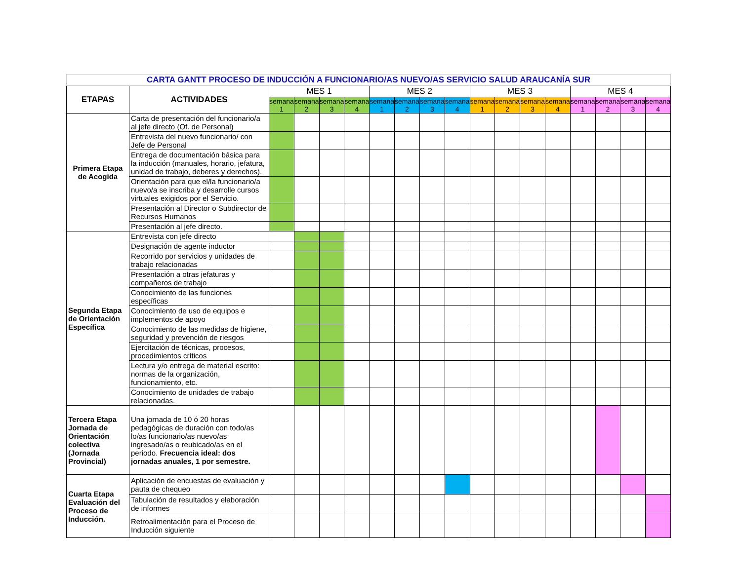| CARTA GANTT PROCESO DE INDUCCIÓN A FUNCIONARIO/AS NUEVO/AS SERVICIO SALUD ARAUCANÍA SUR | | | | | | | | | | | | | | | | | |
| ETAPAS | ACTIVIDADES | MES 1 | | | | MES 2 | | | | MES 3 | | | | MES 4 | | | |
| | | semana 1 | semana 2 | semana 3 | semana 4 | semana 1 | semana 2 | semana 3 | semana 4 | semana 1 | semana 2 | semana 3 | semana 4 | semana 1 | semana 2 | semana 3 | semana 4 |
| Primera Etapa de Acogida | Carta de presentación del funcionario/a al jefe directo (Of. de Personal) | | | | | | | | | | | | | | | | |
| | Entrevista del nuevo funcionario/ con Jefe de Personal | | | | | | | | | | | | | | | | |
| | Entrega de documentación básica para la inducción (manuales, horario, jefatura, unidad de trabajo, deberes y derechos). | | | | | | | | | | | | | | | | |
| | Orientación para que el/la funcionario/a nuevo/a se inscriba y desarrolle cursos virtuales exigidos por el Servicio. | | | | | | | | | | | | | | | | |
| | Presentación al Director o Subdirector de Recursos Humanos | | | | | | | | | | | | | | | | |
| | Presentación al jefe directo. | | | | | | | | | | | | | | | | |
| Segunda Etapa de Orientación Específica | Entrevista con jefe directo | | | | | | | | | | | | | | | | |
| | Designación de agente inductor | | | | | | | | | | | | | | | | |
| | Recorrido por servicios y unidades de trabajo relacionadas | | | | | | | | | | | | | | | | |
| | Presentación a otras jefaturas y compañeros de trabajo | | | | | | | | | | | | | | | | |
| | Conocimiento de las funciones específicas | | | | | | | | | | | | | | | | |
| | Conocimiento de uso de equipos e implementos de apoyo | | | | | | | | | | | | | | | | |
| | Conocimiento de las medidas de higiene, seguridad y prevención de riesgos | | | | | | | | | | | | | | | | |
| | Ejercitación de técnicas, procesos, procedimientos críticos | | | | | | | | | | | | | | | | |
| | Lectura y/o entrega de material escrito: normas de la organización, funcionamiento, etc. | | | | | | | | | | | | | | | | |
| | Conocimiento de unidades de trabajo relacionadas. | | | | | | | | | | | | | | | | |
| Tercera Etapa Jornada de Orientación colectiva (Jornada Provincial) | Una jornada de 10 ó 20 horas pedagógicas de duración con todo/as lo/as funcionario/as nuevo/as ingresado/as o reubicado/as en el periodo. Frecuencia ideal: dos jornadas anuales, 1 por semestre. | | | | | | | | | | | | | | | | |
| Cuarta Etapa Evaluación del Proceso de Inducción. | Aplicación de encuestas de evaluación y pauta de chequeo | | | | | | | | | | | | | | | | |
| | Tabulación de resultados y elaboración de informes | | | | | | | | | | | | | | | | |
| | Retroalimentación para el Proceso de Inducción siguiente | | | | | | | | | | | | | | | | |